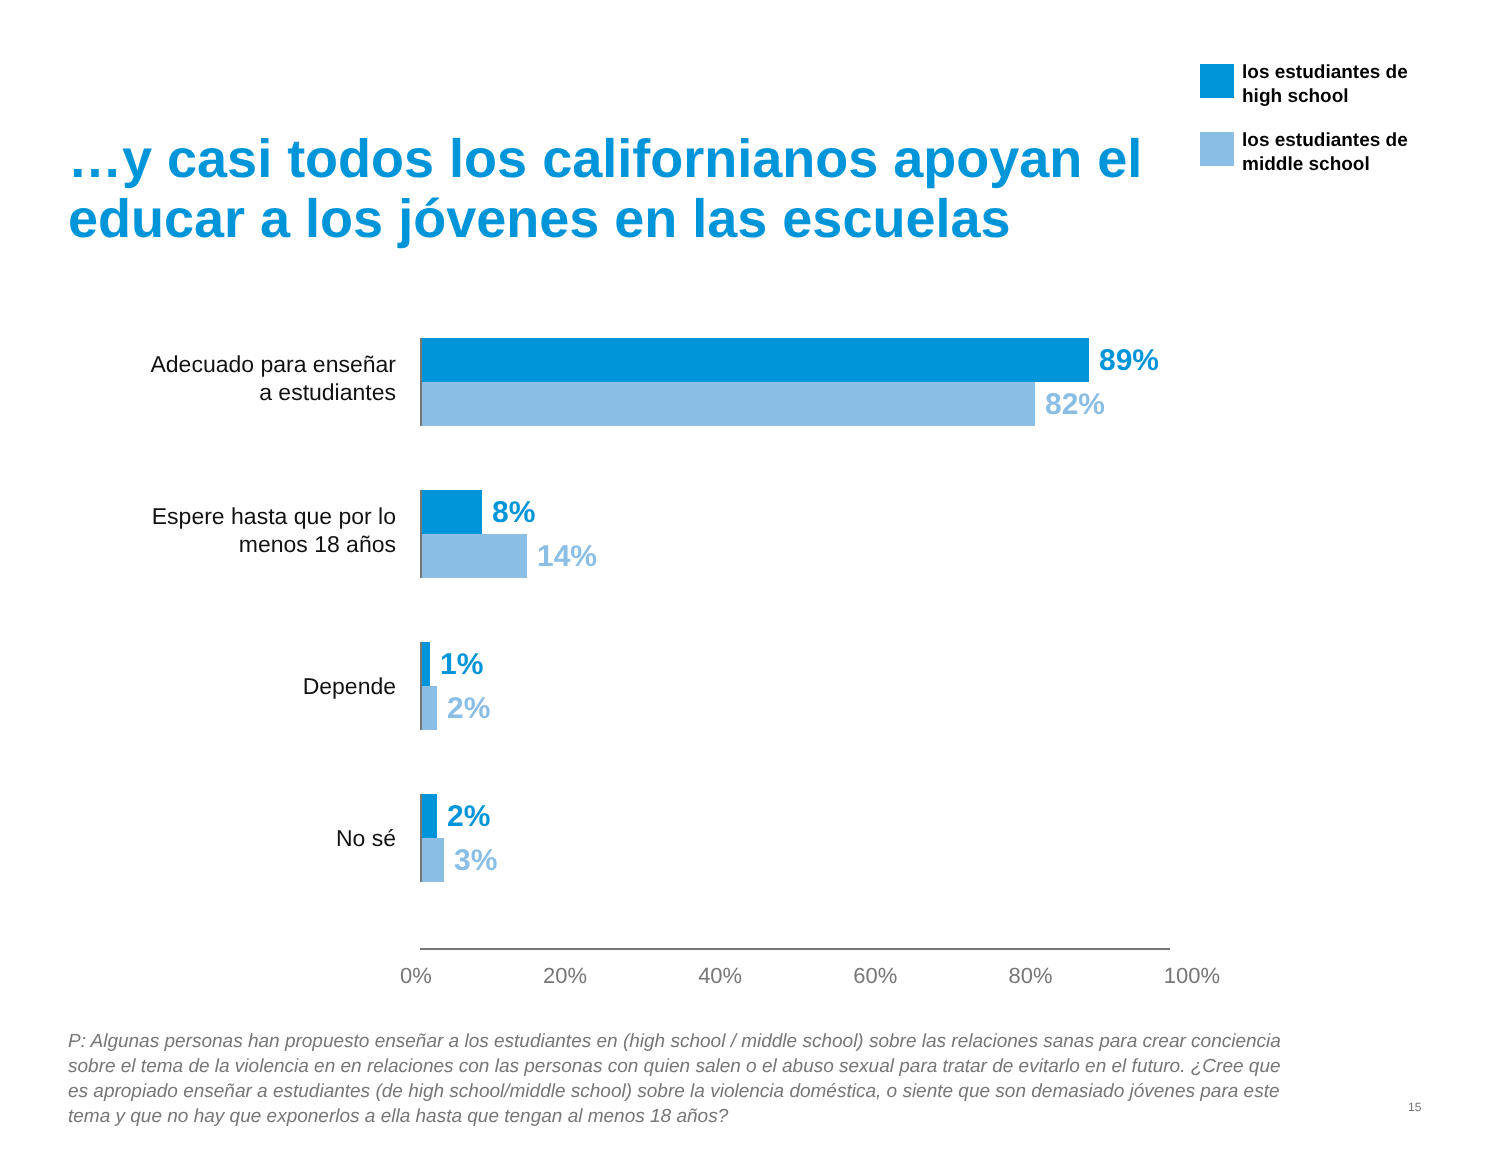…y casi todos los californianos apoyan el educar a los jóvenes en las escuelas
los estudiantes de high school
los estudiantes de middle school
Adecuado para enseñar
a estudiantes
89%
82%
Espere hasta que por lo
menos 18 años
8%
14%
Depende
1%
2%
No sé
2%
3%
0% 20% 40% 60% 80% 100%
P: Algunas personas han propuesto enseñar a los estudiantes en (high school / middle school) sobre las relaciones sanas para crear conciencia sobre el tema de la violencia en en relaciones con las personas con quien salen o el abuso sexual para tratar de evitarlo en el futuro. ¿Cree que es apropiado enseñar a estudiantes (de high school/middle school) sobre la violencia doméstica, o siente que son demasiado jóvenes para este tema y que no hay que exponerlos a ella hasta que tengan al menos 18 años?
15